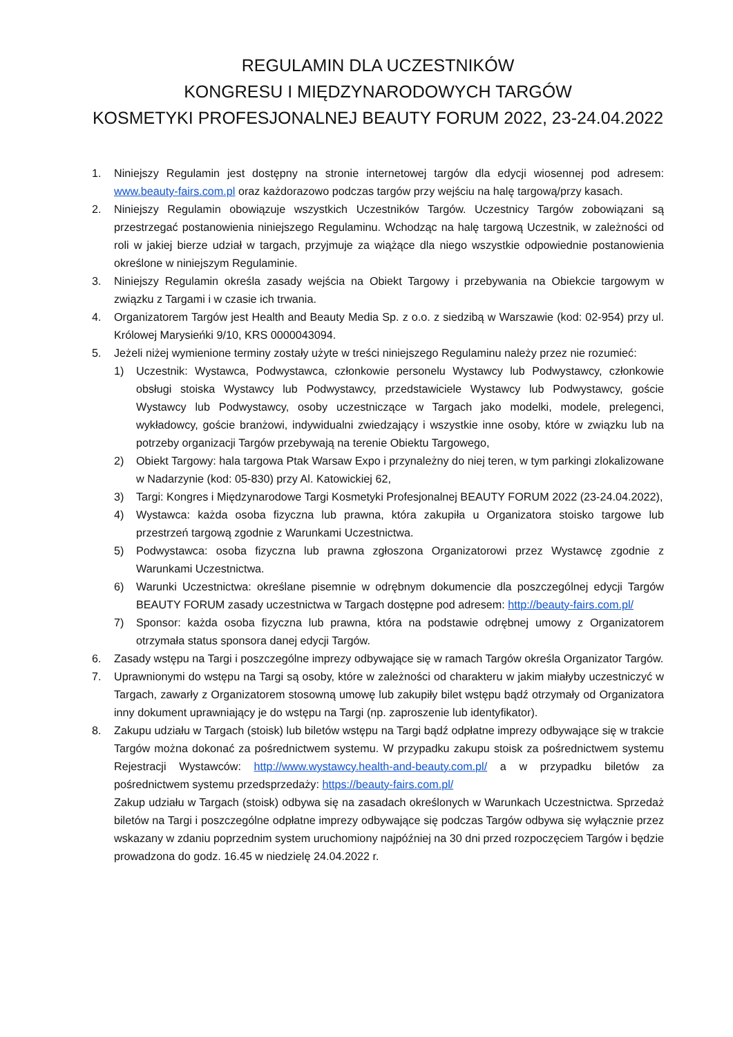REGULAMIN DLA UCZESTNIKÓW
KONGRESU I MIĘDZYNARODOWYCH TARGÓW
KOSMETYKI PROFESJONALNEJ BEAUTY FORUM 2022, 23-24.04.2022
1. Niniejszy Regulamin jest dostępny na stronie internetowej targów dla edycji wiosennej pod adresem: www.beauty-fairs.com.pl oraz każdorazowo podczas targów przy wejściu na halę targową/przy kasach.
2. Niniejszy Regulamin obowiązuje wszystkich Uczestników Targów. Uczestnicy Targów zobowiązani są przestrzegać postanowienia niniejszego Regulaminu. Wchodząc na halę targową Uczestnik, w zależności od roli w jakiej bierze udział w targach, przyjmuje za wiążące dla niego wszystkie odpowiednie postanowienia określone w niniejszym Regulaminie.
3. Niniejszy Regulamin określa zasady wejścia na Obiekt Targowy i przebywania na Obiekcie targowym w związku z Targami i w czasie ich trwania.
4. Organizatorem Targów jest Health and Beauty Media Sp. z o.o. z siedzibą w Warszawie (kod: 02-954) przy ul. Królowej Marysieńki 9/10, KRS 0000043094.
5. Jeżeli niżej wymienione terminy zostały użyte w treści niniejszego Regulaminu należy przez nie rozumieć:
1) Uczestnik: Wystawca, Podwystawca, członkowie personelu Wystawcy lub Podwystawcy, członkowie obsługi stoiska Wystawcy lub Podwystawcy, przedstawiciele Wystawcy lub Podwystawcy, goście Wystawcy lub Podwystawcy, osoby uczestniczące w Targach jako modelki, modele, prelegenci, wykładowcy, goście branżowi, indywidualni zwiedzający i wszystkie inne osoby, które w związku lub na potrzeby organizacji Targów przebywają na terenie Obiektu Targowego,
2) Obiekt Targowy: hala targowa Ptak Warsaw Expo i przynależny do niej teren, w tym parkingi zlokalizowane w Nadarzynie (kod: 05-830) przy Al. Katowickiej 62,
3) Targi: Kongres i Międzynarodowe Targi Kosmetyki Profesjonalnej BEAUTY FORUM 2022 (23-24.04.2022),
4) Wystawca: każda osoba fizyczna lub prawna, która zakupiła u Organizatora stoisko targowe lub przestrzeń targową zgodnie z Warunkami Uczestnictwa.
5) Podwystawca: osoba fizyczna lub prawna zgłoszona Organizatorowi przez Wystawcę zgodnie z Warunkami Uczestnictwa.
6) Warunki Uczestnictwa: określane pisemnie w odrębnym dokumencie dla poszczególnej edycji Targów BEAUTY FORUM zasady uczestnictwa w Targach dostępne pod adresem: http://beauty-fairs.com.pl/
7) Sponsor: każda osoba fizyczna lub prawna, która na podstawie odrębnej umowy z Organizatorem otrzymała status sponsora danej edycji Targów.
6. Zasady wstępu na Targi i poszczególne imprezy odbywające się w ramach Targów określa Organizator Targów.
7. Uprawnionymi do wstępu na Targi są osoby, które w zależności od charakteru w jakim miałyby uczestniczyć w Targach, zawarły z Organizatorem stosowną umowę lub zakupiły bilet wstępu bądź otrzymały od Organizatora inny dokument uprawniający je do wstępu na Targi (np. zaproszenie lub identyfikator).
8. Zakupu udziału w Targach (stoisk) lub biletów wstępu na Targi bądź odpłatne imprezy odbywające się w trakcie Targów można dokonać za pośrednictwem systemu. W przypadku zakupu stoisk za pośrednictwem systemu Rejestracji Wystawców: http://www.wystawcy.health-and-beauty.com.pl/ a w przypadku biletów za pośrednictwem systemu przedsprzedaży: https://beauty-fairs.com.pl/
Zakup udziału w Targach (stoisk) odbywa się na zasadach określonych w Warunkach Uczestnictwa. Sprzedaż biletów na Targi i poszczególne odpłatne imprezy odbywające się podczas Targów odbywa się wyłącznie przez wskazany w zdaniu poprzednim system uruchomiony najpóźniej na 30 dni przed rozpoczęciem Targów i będzie prowadzona do godz. 16.45 w niedzielę 24.04.2022 r.